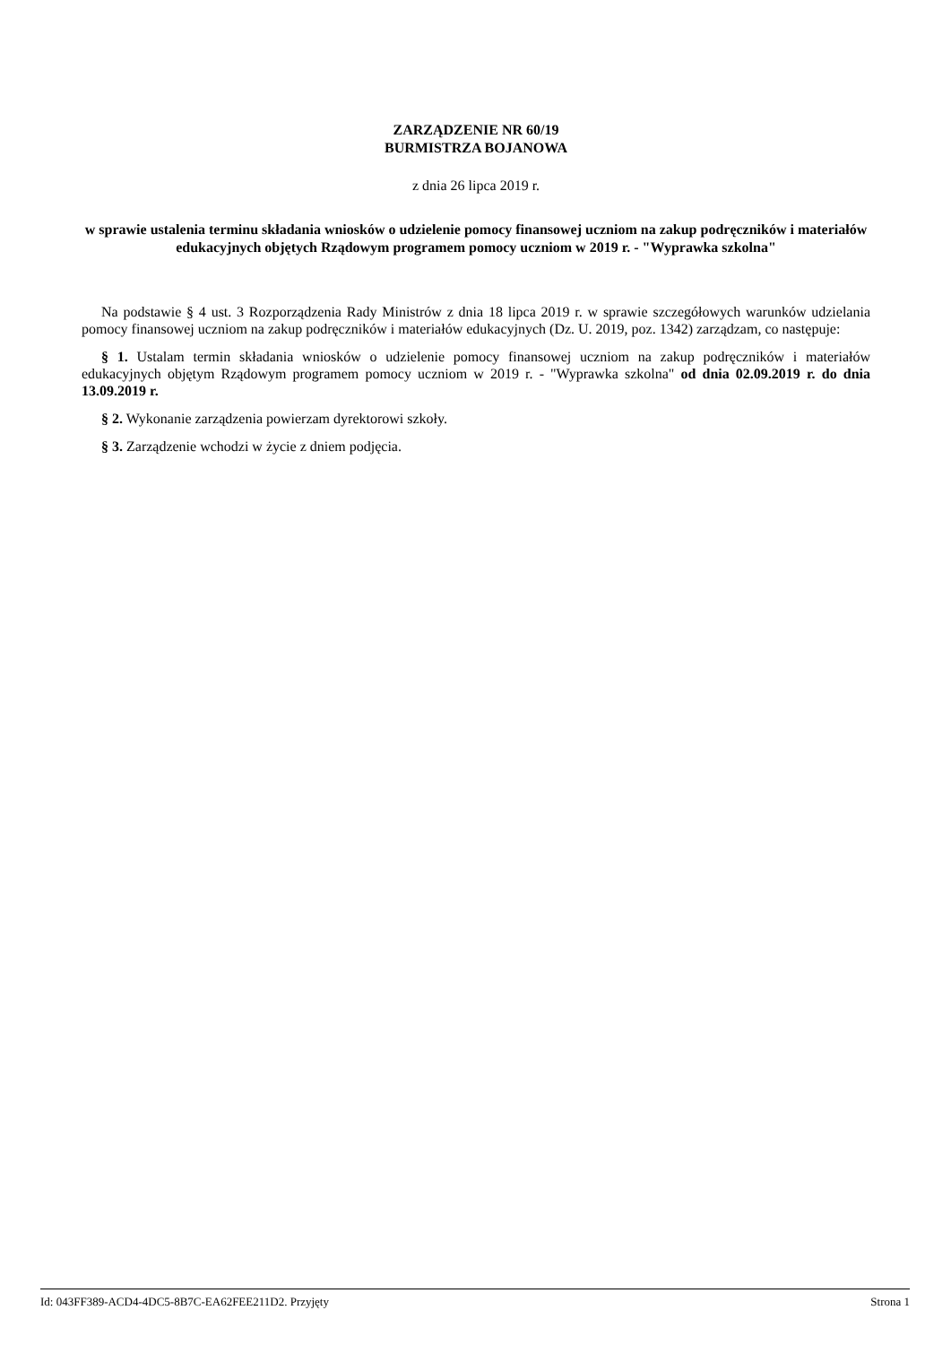ZARZĄDZENIE NR 60/19
BURMISTRZA BOJANOWA
z dnia 26 lipca 2019 r.
w sprawie ustalenia terminu składania wniosków o udzielenie pomocy finansowej uczniom na zakup podręczników i materiałów edukacyjnych objętych Rządowym programem pomocy uczniom w 2019 r. - "Wyprawka szkolna"
Na podstawie § 4 ust. 3 Rozporządzenia Rady Ministrów z dnia 18 lipca 2019 r. w sprawie szczegółowych warunków udzielania pomocy finansowej uczniom na zakup podręczników i materiałów edukacyjnych (Dz. U. 2019, poz. 1342) zarządzam, co następuje:
§ 1. Ustalam termin składania wniosków o udzielenie pomocy finansowej uczniom na zakup podręczników i materiałów edukacyjnych objętym Rządowym programem pomocy uczniom w 2019 r. - "Wyprawka szkolna" od dnia 02.09.2019 r. do dnia 13.09.2019 r.
§ 2. Wykonanie zarządzenia powierzam dyrektorowi szkoły.
§ 3. Zarządzenie wchodzi w życie z dniem podjęcia.
Id: 043FF389-ACD4-4DC5-8B7C-EA62FEE211D2. Przyjęty Strona 1